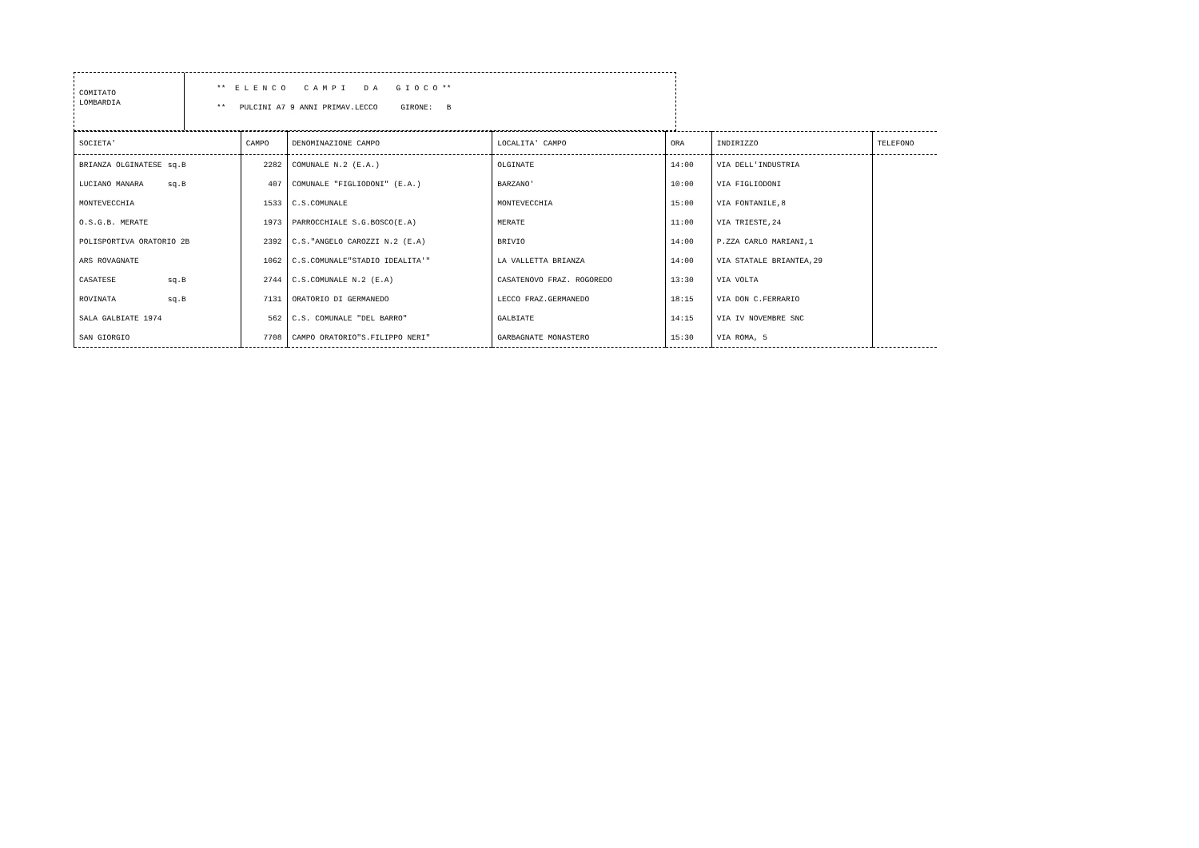COMITATO
LOMBARDIA
** E L E N C O C A M P I D A G I O C O **
** PULCINI A7 9 ANNI PRIMAV.LECCO GIRONE: B
| SOCIETA' | CAMPO | DENOMINAZIONE CAMPO | LOCALITA' CAMPO | ORA | INDIRIZZO | TELEFONO |
| --- | --- | --- | --- | --- | --- | --- |
| BRIANZA OLGINATESE sq.B | 2282 | COMUNALE N.2 (E.A.) | OLGINATE | 14:00 | VIA DELL'INDUSTRIA | |
| LUCIANO MANARA sq.B | 407 | COMUNALE "FIGLIODONI" (E.A.) | BARZANO' | 10:00 | VIA FIGLIODONI | |
| MONTEVECCHIA | 1533 | C.S.COMUNALE | MONTEVECCHIA | 15:00 | VIA FONTANILE,8 | |
| O.S.G.B. MERATE | 1973 | PARROCCHIALE S.G.BOSCO(E.A) | MERATE | 11:00 | VIA TRIESTE,24 | |
| POLISPORTIVA ORATORIO 2B | 2392 | C.S."ANGELO CAROZZI N.2 (E.A) | BRIVIO | 14:00 | P.ZZA CARLO MARIANI,1 | |
| ARS ROVAGNATE | 1062 | C.S.COMUNALE"STADIO IDEALITA'" | LA VALLETTA BRIANZA | 14:00 | VIA STATALE BRIANTEA,29 | |
| CASATESE sq.B | 2744 | C.S.COMUNALE N.2 (E.A) | CASATENOVO FRAZ. ROGOREDO | 13:30 | VIA VOLTA | |
| ROVINATA sq.B | 7131 | ORATORIO DI GERMANEDO | LECCO FRAZ.GERMANEDO | 18:15 | VIA DON C.FERRARIO | |
| SALA GALBIATE 1974 | 562 | C.S. COMUNALE "DEL BARRO" | GALBIATE | 14:15 | VIA IV NOVEMBRE SNC | |
| SAN GIORGIO | 7708 | CAMPO ORATORIO"S.FILIPPO NERI" | GARBAGNATE MONASTERO | 15:30 | VIA ROMA, 5 | |